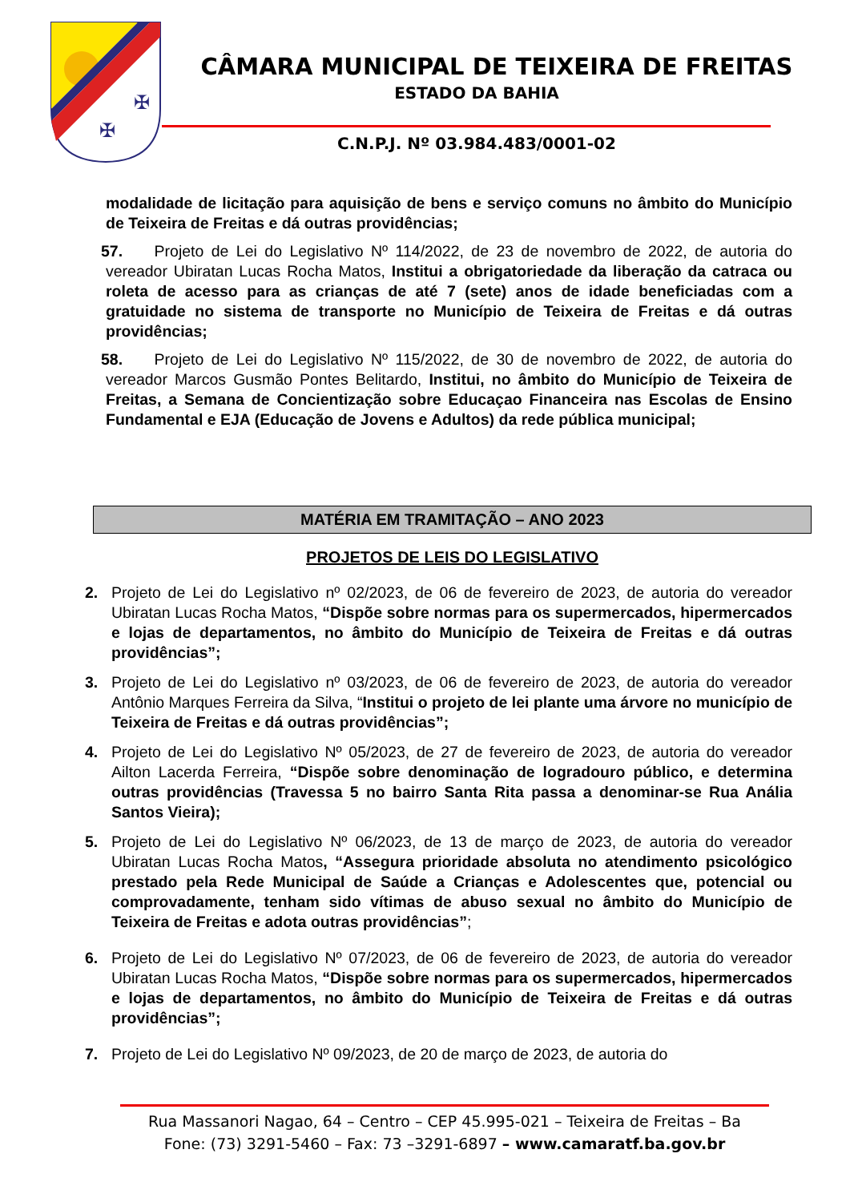✠
✠
CÂMARA MUNICIPAL DE TEIXEIRA DE FREITAS
ESTADO DA BAHIA
C.N.P.J. Nº 03.984.483/0001-02
modalidade de licitação para aquisição de bens e serviço comuns no âmbito do Município de Teixeira de Freitas e dá outras providências;
57. Projeto de Lei do Legislativo Nº 114/2022, de 23 de novembro de 2022, de autoria do vereador Ubiratan Lucas Rocha Matos, Institui a obrigatoriedade da liberação da catraca ou roleta de acesso para as crianças de até 7 (sete) anos de idade beneficiadas com a gratuidade no sistema de transporte no Município de Teixeira de Freitas e dá outras providências;
58. Projeto de Lei do Legislativo Nº 115/2022, de 30 de novembro de 2022, de autoria do vereador Marcos Gusmão Pontes Belitardo, Institui, no âmbito do Município de Teixeira de Freitas, a Semana de Concientização sobre Educaçao Financeira nas Escolas de Ensino Fundamental e EJA (Educação de Jovens e Adultos) da rede pública municipal;
MATÉRIA EM TRAMITAÇÃO – ANO 2023
PROJETOS DE LEIS DO LEGISLATIVO
2. Projeto de Lei do Legislativo nº 02/2023, de 06 de fevereiro de 2023, de autoria do vereador Ubiratan Lucas Rocha Matos, “Dispõe sobre normas para os supermercados, hipermercados e lojas de departamentos, no âmbito do Município de Teixeira de Freitas e dá outras providências”;
3. Projeto de Lei do Legislativo nº 03/2023, de 06 de fevereiro de 2023, de autoria do vereador Antônio Marques Ferreira da Silva, “Institui o projeto de lei plante uma árvore no município de Teixeira de Freitas e dá outras providências”;
4. Projeto de Lei do Legislativo Nº 05/2023, de 27 de fevereiro de 2023, de autoria do vereador Ailton Lacerda Ferreira, “Dispõe sobre denominação de logradouro público, e determina outras providências (Travessa 5 no bairro Santa Rita passa a denominar-se Rua Anália Santos Vieira);
5. Projeto de Lei do Legislativo Nº 06/2023, de 13 de março de 2023, de autoria do vereador Ubiratan Lucas Rocha Matos, “Assegura prioridade absoluta no atendimento psicológico prestado pela Rede Municipal de Saúde a Crianças e Adolescentes que, potencial ou comprovadamente, tenham sido vítimas de abuso sexual no âmbito do Município de Teixeira de Freitas e adota outras providências”;
6. Projeto de Lei do Legislativo Nº 07/2023, de 06 de fevereiro de 2023, de autoria do vereador Ubiratan Lucas Rocha Matos, “Dispõe sobre normas para os supermercados, hipermercados e lojas de departamentos, no âmbito do Município de Teixeira de Freitas e dá outras providências”;
7. Projeto de Lei do Legislativo Nº 09/2023, de 20 de março de 2023, de autoria do
Rua Massanori Nagao, 64 – Centro – CEP 45.995-021 – Teixeira de Freitas – Ba
Fone: (73) 3291-5460 – Fax: 73 –3291-6897 – www.camaratf.ba.gov.br